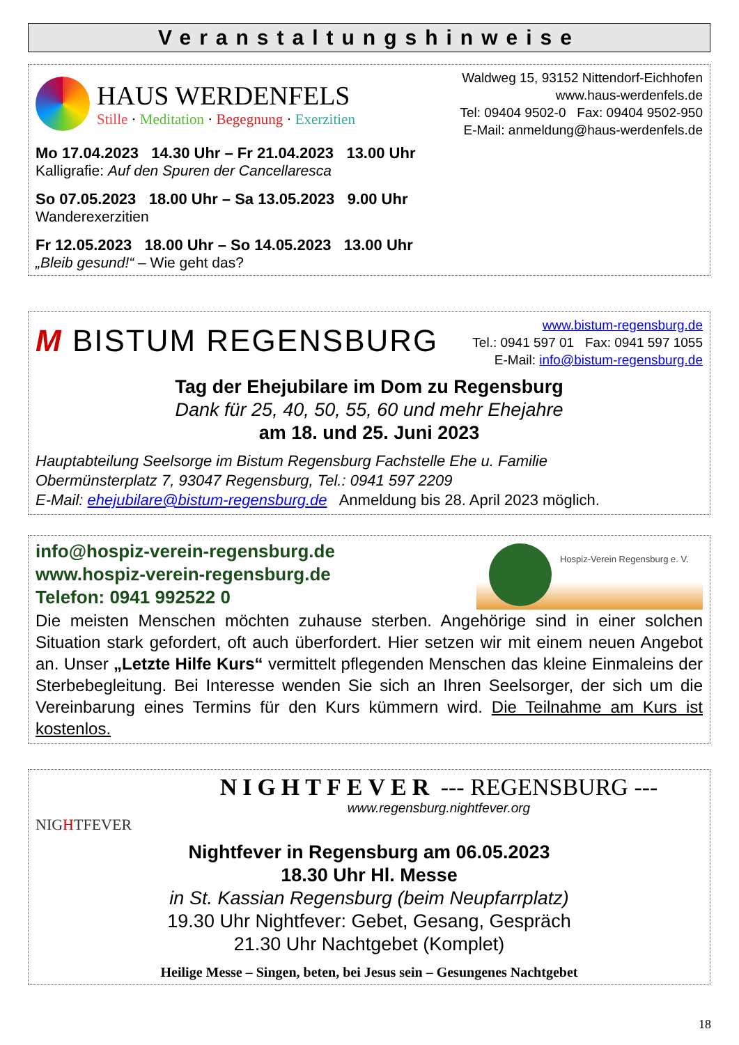Veranstaltungshinweise
HAUS WERDENFELS
Stille · Meditation · Begegnung · Exerzitien
Waldweg 15, 93152 Nittendorf-Eichhofen
www.haus-werdenfels.de
Tel: 09404 9502-0 Fax: 09404 9502-950
E-Mail: anmeldung@haus-werdenfels.de
Mo 17.04.2023 14.30 Uhr – Fr 21.04.2023 13.00 Uhr
Kalligrafie: Auf den Spuren der Cancellaresca
So 07.05.2023 18.00 Uhr – Sa 13.05.2023 9.00 Uhr
Wanderexerzitien
Fr 12.05.2023 18.00 Uhr – So 14.05.2023 13.00 Uhr
„Bleib gesund!“ – Wie geht das?
M BISTUM REGENSBURG
www.bistum-regensburg.de
Tel.: 0941 597 01 Fax: 0941 597 1055
E-Mail: info@bistum-regensburg.de
Tag der Ehejubilare im Dom zu Regensburg
Dank für 25, 40, 50, 55, 60 und mehr Ehejahre
am 18. und 25. Juni 2023
Hauptabteilung Seelsorge im Bistum Regensburg Fachstelle Ehe u. Familie
Obermünsterplatz 7, 93047 Regensburg, Tel.: 0941 597 2209
E-Mail: ehejubilare@bistum-regensburg.de Anmeldung bis 28. April 2023 möglich.
info@hospiz-verein-regensburg.de
www.hospiz-verein-regensburg.de
Telefon: 0941 992522 0
Hospiz-Verein Regensburg e. V.
Die meisten Menschen möchten zuhause sterben. Angehörige sind in einer solchen Situation stark gefordert, oft auch überfordert. Hier setzen wir mit einem neuen Angebot an. Unser „Letzte Hilfe Kurs“ vermittelt pflegenden Menschen das kleine Einmaleins der Sterbebegleitung. Bei Interesse wenden Sie sich an Ihren Seelsorger, der sich um die Vereinbarung eines Termins für den Kurs kümmern wird. Die Teilnahme am Kurs ist kostenlos.
NIGHTFEVER
NIGHTFEVER --- REGENSBURG ---
www.regensburg.nightfever.org
Nightfever in Regensburg am 06.05.2023
18.30 Uhr Hl. Messe
in St. Kassian Regensburg (beim Neupfarrplatz)
19.30 Uhr Nightfever: Gebet, Gesang, Gespräch
21.30 Uhr Nachtgebet (Komplet)
Heilige Messe – Singen, beten, bei Jesus sein – Gesungenes Nachtgebet
18